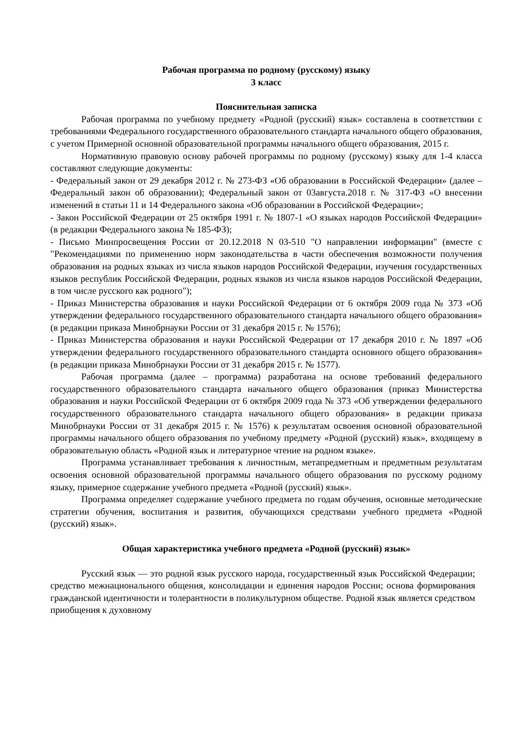Рабочая программа по родному (русскому) языку
3 класс
Пояснительная записка
Рабочая программа по учебному предмету «Родной (русский) язык» составлена в соответствии с требованиями Федерального государственного образовательного стандарта начального общего образования, с учетом Примерной основной образовательной программы начального общего образования, 2015 г.
Нормативную правовую основу рабочей программы по родному (русскому) языку для 1-4 класса составляют следующие документы:
- Федеральный закон от 29 декабря 2012 г. № 273-ФЗ «Об образовании в Российской Федерации» (далее – Федеральный закон об образовании); Федеральный закон от 03августа.2018 г. № 317-ФЗ «О внесении изменений в статьи 11 и 14 Федерального закона «Об образовании в Российской Федерации»;
- Закон Российской Федерации от 25 октября 1991 г. № 1807-1 «О языках народов Российской Федерации» (в редакции Федерального закона № 185-ФЗ);
- Письмо Минпросвещения России от 20.12.2018 N 03-510 "О направлении информации" (вместе с "Рекомендациями по применению норм законодательства в части обеспечения возможности получения образования на родных языках из числа языков народов Российской Федерации, изучения государственных языков республик Российской Федерации, родных языков из числа языков народов Российской Федерации, в том числе русского как родного");
- Приказ Министерства образования и науки Российской Федерации от 6 октября 2009 года № 373 «Об утверждении федерального государственного образовательного стандарта начального общего образования» (в редакции приказа Минобрнауки России от 31 декабря 2015 г. № 1576);
- Приказ Министерства образования и науки Российской Федерации от 17 декабря 2010 г. № 1897 «Об утверждении федерального государственного образовательного стандарта основного общего образования» (в редакции приказа Минобрнауки России от 31 декабря 2015 г. № 1577).
Рабочая программа (далее – программа) разработана на основе требований федерального государственного образовательного стандарта начального общего образования (приказ Министерства образования и науки Российской Федерации от 6 октября 2009 года № 373 «Об утверждении федерального государственного образовательного стандарта начального общего образования» в редакции приказа Минобрнауки России от 31 декабря 2015 г. № 1576) к результатам освоения основной образовательной программы начального общего образования по учебному предмету «Родной (русский) язык», входящему в образовательную область «Родной язык и литературное чтение на родном языке».
Программа устанавливает требования к личностным, метапредметным и предметным результатам освоения основной образовательной программы начального общего образования по русскому родному языку, примерное содержание учебного предмета «Родной (русский) язык».
Программа определяет содержание учебного предмета по годам обучения, основные методические стратегии обучения, воспитания и развития, обучающихся средствами учебного предмета «Родной (русский) язык».
Общая характеристика учебного предмета «Родной (русский) язык»
Русский язык — это родной язык русского народа, государственный язык Российской Федерации; средство межнационального общения, консолидации и единения народов России; основа формирования гражданской идентичности и толерантности в поликультурном обществе. Родной язык является средством приобщения к духовному